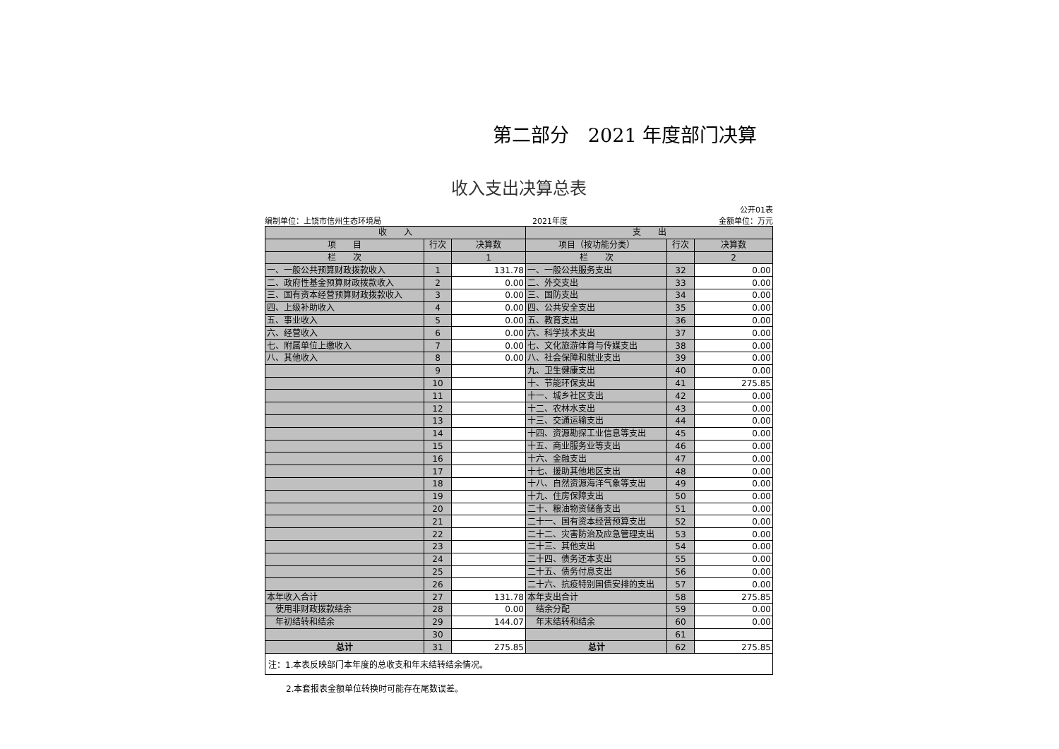第二部分　2021 年度部门决算
收入支出决算总表
公开01表
编制单位：上饶市信州生态环境局 2021年度 金额单位：万元
| 收 入 | | | 支 出 | | |
| --- | --- | --- | --- | --- | --- |
| 项 目 | 行次 | 决算数 | 项目（按功能分类） | 行次 | 决算数 |
| 栏 次 | | 1 | 栏 次 | | 2 |
| 一、一般公共预算财政拨款收入 | 1 | 131.78 | 一、一般公共服务支出 | 32 | 0.00 |
| 二、政府性基金预算财政拨款收入 | 2 | 0.00 | 二、外交支出 | 33 | 0.00 |
| 三、国有资本经营预算财政拨款收入 | 3 | 0.00 | 三、国防支出 | 34 | 0.00 |
| 四、上级补助收入 | 4 | 0.00 | 四、公共安全支出 | 35 | 0.00 |
| 五、事业收入 | 5 | 0.00 | 五、教育支出 | 36 | 0.00 |
| 六、经营收入 | 6 | 0.00 | 六、科学技术支出 | 37 | 0.00 |
| 七、附属单位上缴收入 | 7 | 0.00 | 七、文化旅游体育与传媒支出 | 38 | 0.00 |
| 八、其他收入 | 8 | 0.00 | 八、社会保障和就业支出 | 39 | 0.00 |
| | 9 | | 九、卫生健康支出 | 40 | 0.00 |
| | 10 | | 十、节能环保支出 | 41 | 275.85 |
| | 11 | | 十一、城乡社区支出 | 42 | 0.00 |
| | 12 | | 十二、农林水支出 | 43 | 0.00 |
| | 13 | | 十三、交通运输支出 | 44 | 0.00 |
| | 14 | | 十四、资源勘探工业信息等支出 | 45 | 0.00 |
| | 15 | | 十五、商业服务业等支出 | 46 | 0.00 |
| | 16 | | 十六、金融支出 | 47 | 0.00 |
| | 17 | | 十七、援助其他地区支出 | 48 | 0.00 |
| | 18 | | 十八、自然资源海洋气象等支出 | 49 | 0.00 |
| | 19 | | 十九、住房保障支出 | 50 | 0.00 |
| | 20 | | 二十、粮油物资储备支出 | 51 | 0.00 |
| | 21 | | 二十一、国有资本经营预算支出 | 52 | 0.00 |
| | 22 | | 二十二、灾害防治及应急管理支出 | 53 | 0.00 |
| | 23 | | 二十三、其他支出 | 54 | 0.00 |
| | 24 | | 二十四、债务还本支出 | 55 | 0.00 |
| | 25 | | 二十五、债务付息支出 | 56 | 0.00 |
| | 26 | | 二十六、抗疫特别国债安排的支出 | 57 | 0.00 |
| 本年收入合计 | 27 | 131.78 | 本年支出合计 | 58 | 275.85 |
| 使用非财政拨款结余 | 28 | 0.00 | 结余分配 | 59 | 0.00 |
| 年初结转和结余 | 29 | 144.07 | 年末结转和结余 | 60 | 0.00 |
| | 30 | | | 61 | |
| 总计 | 31 | 275.85 | 总计 | 62 | 275.85 |
注：1.本表反映部门本年度的总收支和年末结转结余情况。
2.本套报表金额单位转换时可能存在尾数误差。